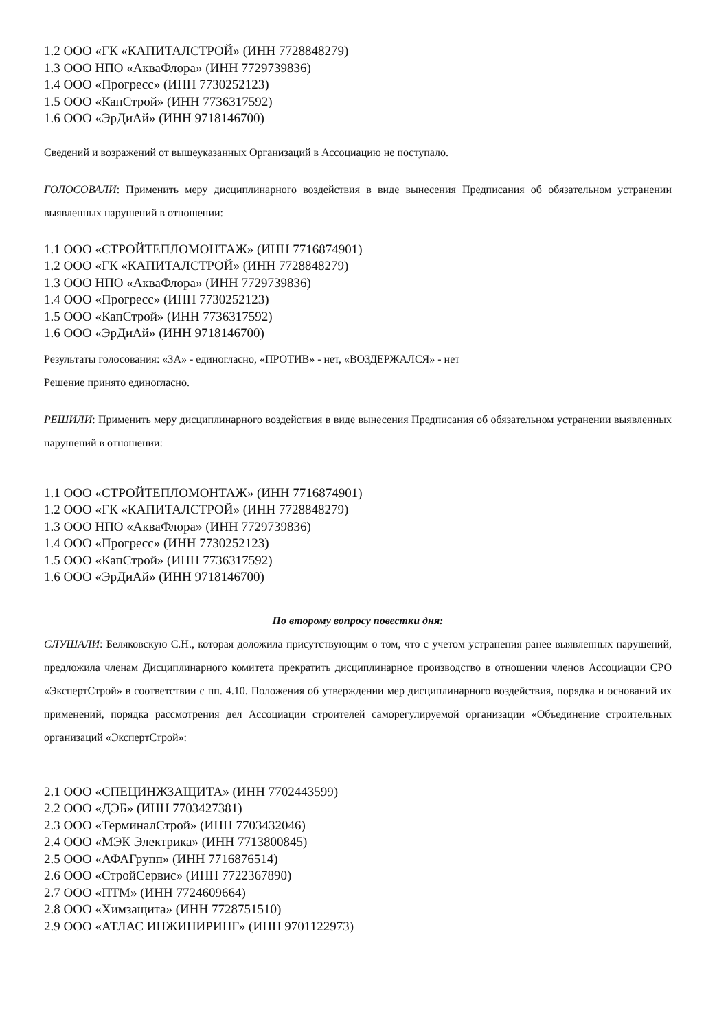1.2 ООО «ГК «КАПИТАЛСТРОЙ» (ИНН 7728848279)
1.3 ООО НПО «АкваФлора» (ИНН 7729739836)
1.4 ООО «Прогресс» (ИНН 7730252123)
1.5 ООО «КапСтрой» (ИНН 7736317592)
1.6 ООО «ЭрДиАй» (ИНН 9718146700)
Сведений и возражений от вышеуказанных Организаций в Ассоциацию не поступало.
ГОЛОСОВАЛИ: Применить меру дисциплинарного воздействия в виде вынесения Предписания об обязательном устранении выявленных нарушений в отношении:
1.1 ООО «СТРОЙТЕПЛОМОНТАЖ» (ИНН 7716874901)
1.2 ООО «ГК «КАПИТАЛСТРОЙ» (ИНН 7728848279)
1.3 ООО НПО «АкваФлора» (ИНН 7729739836)
1.4 ООО «Прогресс» (ИНН 7730252123)
1.5 ООО «КапСтрой» (ИНН 7736317592)
1.6 ООО «ЭрДиАй» (ИНН 9718146700)
Результаты голосования: «ЗА» - единогласно, «ПРОТИВ» - нет, «ВОЗДЕРЖАЛСЯ» - нет
Решение принято единогласно.
РЕШИЛИ: Применить меру дисциплинарного воздействия в виде вынесения Предписания об обязательном устранении выявленных нарушений в отношении:
1.1 ООО «СТРОЙТЕПЛОМОНТАЖ» (ИНН 7716874901)
1.2 ООО «ГК «КАПИТАЛСТРОЙ» (ИНН 7728848279)
1.3 ООО НПО «АкваФлора» (ИНН 7729739836)
1.4 ООО «Прогресс» (ИНН 7730252123)
1.5 ООО «КапСтрой» (ИНН 7736317592)
1.6 ООО «ЭрДиАй» (ИНН 9718146700)
По второму вопросу повестки дня:
СЛУШАЛИ: Беляковскую С.Н., которая доложила присутствующим о том, что с учетом устранения ранее выявленных нарушений, предложила членам Дисциплинарного комитета прекратить дисциплинарное производство в отношении членов Ассоциации СРО «ЭкспертСтрой» в соответствии с пп. 4.10. Положения об утверждении мер дисциплинарного воздействия, порядка и оснований их применений, порядка рассмотрения дел Ассоциации строителей саморегулируемой организации «Объединение строительных организаций «ЭкспертСтрой»:
2.1 ООО «СПЕЦИНЖЗАЩИТА» (ИНН 7702443599)
2.2 ООО «ДЭБ» (ИНН 7703427381)
2.3 ООО «ТерминалСтрой» (ИНН 7703432046)
2.4 ООО «МЭК Электрика» (ИНН 7713800845)
2.5 ООО «АФАГрупп» (ИНН 7716876514)
2.6 ООО «СтройСервис» (ИНН 7722367890)
2.7 ООО «ПТМ» (ИНН 7724609664)
2.8 ООО «Химзащита» (ИНН 7728751510)
2.9 ООО «АТЛАС ИНЖИНИРИНГ» (ИНН 9701122973)